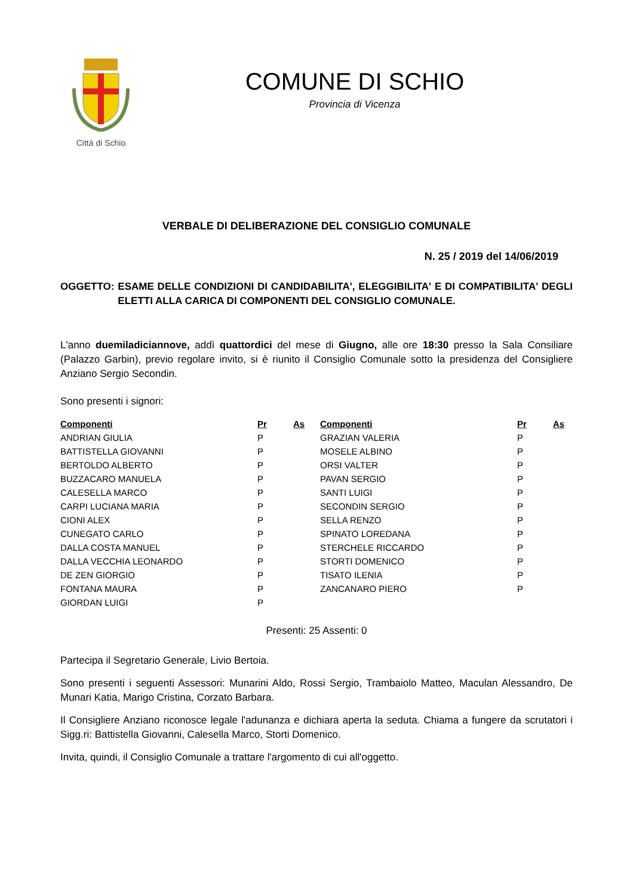Città di Schio
COMUNE DI SCHIO
Provincia di Vicenza
VERBALE DI DELIBERAZIONE DEL CONSIGLIO COMUNALE
N. 25 / 2019 del 14/06/2019
OGGETTO: ESAME DELLE CONDIZIONI DI CANDIDABILITA', ELEGGIBILITA' E DI COMPATIBILITA' DEGLI ELETTI ALLA CARICA DI COMPONENTI DEL CONSIGLIO COMUNALE.
L'anno duemiladiciannove, addì quattordici del mese di Giugno, alle ore 18:30 presso la Sala Consiliare (Palazzo Garbin), previo regolare invito, si è riunito il Consiglio Comunale sotto la presidenza del Consigliere Anziano Sergio Secondin.
Sono presenti i signori:
| Componenti | Pr | As | Componenti | Pr | As |
| --- | --- | --- | --- | --- | --- |
| ANDRIAN GIULIA | P | | GRAZIAN VALERIA | P | |
| BATTISTELLA GIOVANNI | P | | MOSELE ALBINO | P | |
| BERTOLDO ALBERTO | P | | ORSI VALTER | P | |
| BUZZACARO MANUELA | P | | PAVAN SERGIO | P | |
| CALESELLA MARCO | P | | SANTI LUIGI | P | |
| CARPI LUCIANA MARIA | P | | SECONDIN SERGIO | P | |
| CIONI ALEX | P | | SELLA RENZO | P | |
| CUNEGATO CARLO | P | | SPINATO LOREDANA | P | |
| DALLA COSTA MANUEL | P | | STERCHELE RICCARDO | P | |
| DALLA VECCHIA LEONARDO | P | | STORTI DOMENICO | P | |
| DE ZEN GIORGIO | P | | TISATO ILENIA | P | |
| FONTANA MAURA | P | | ZANCANARO PIERO | P | |
| GIORDAN LUIGI | P | | | | |
Presenti: 25 Assenti: 0
Partecipa il Segretario Generale, Livio Bertoia.
Sono presenti i seguenti Assessori: Munarini Aldo, Rossi Sergio, Trambaiolo Matteo, Maculan Alessandro, De Munari Katia, Marigo Cristina, Corzato Barbara.
Il Consigliere Anziano riconosce legale l'adunanza e dichiara aperta la seduta. Chiama a fungere da scrutatori i Sigg.ri: Battistella Giovanni, Calesella Marco, Storti Domenico.
Invita, quindi, il Consiglio Comunale a trattare l'argomento di cui all'oggetto.